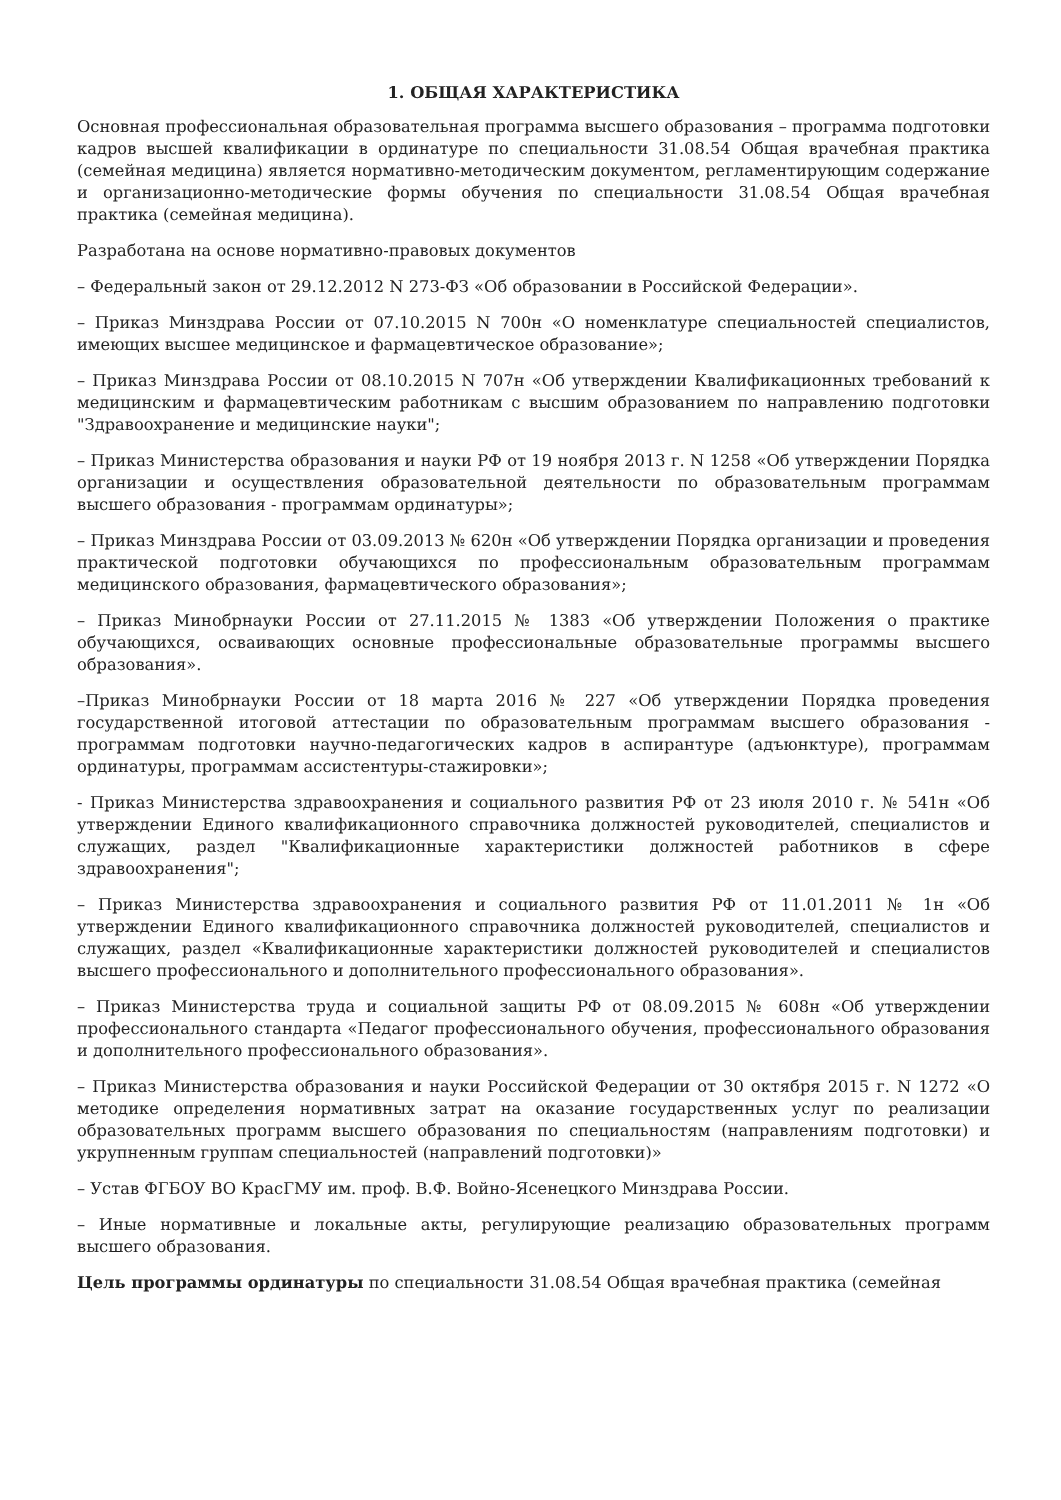1. ОБЩАЯ ХАРАКТЕРИСТИКА
Основная профессиональная образовательная программа высшего образования – программа подготовки кадров высшей квалификации в ординатуре по специальности 31.08.54 Общая врачебная практика (семейная медицина) является нормативно-методическим документом, регламентирующим содержание и организационно-методические формы обучения по специальности 31.08.54 Общая врачебная практика (семейная медицина).
Разработана на основе нормативно-правовых документов
– Федеральный закон от 29.12.2012 N 273-ФЗ «Об образовании в Российской Федерации».
– Приказ Минздрава России от 07.10.2015 N 700н «О номенклатуре специальностей специалистов, имеющих высшее медицинское и фармацевтическое образование»;
– Приказ Минздрава России от 08.10.2015 N 707н «Об утверждении Квалификационных требований к медицинским и фармацевтическим работникам с высшим образованием по направлению подготовки "Здравоохранение и медицинские науки";
– Приказ Министерства образования и науки РФ от 19 ноября 2013 г. N 1258 «Об утверждении Порядка организации и осуществления образовательной деятельности по образовательным программам высшего образования - программам ординатуры»;
– Приказ Минздрава России от 03.09.2013 № 620н «Об утверждении Порядка организации и проведения практической подготовки обучающихся по профессиональным образовательным программам медицинского образования, фармацевтического образования»;
– Приказ Минобрнауки России от 27.11.2015 № 1383 «Об утверждении Положения о практике обучающихся, осваивающих основные профессиональные образовательные программы высшего образования».
–Приказ Минобрнауки России от 18 марта 2016 № 227 «Об утверждении Порядка проведения государственной итоговой аттестации по образовательным программам высшего образования - программам подготовки научно-педагогических кадров в аспирантуре (адъюнктуре), программам ординатуры, программам ассистентуры-стажировки»;
- Приказ Министерства здравоохранения и социального развития РФ от 23 июля 2010 г. № 541н «Об утверждении Единого квалификационного справочника должностей руководителей, специалистов и служащих, раздел "Квалификационные характеристики должностей работников в сфере здравоохранения";
– Приказ Министерства здравоохранения и социального развития РФ от 11.01.2011 № 1н «Об утверждении Единого квалификационного справочника должностей руководителей, специалистов и служащих, раздел «Квалификационные характеристики должностей руководителей и специалистов высшего профессионального и дополнительного профессионального образования».
– Приказ Министерства труда и социальной защиты РФ от 08.09.2015 № 608н «Об утверждении профессионального стандарта «Педагог профессионального обучения, профессионального образования и дополнительного профессионального образования».
– Приказ Министерства образования и науки Российской Федерации от 30 октября 2015 г. N 1272 «О методике определения нормативных затрат на оказание государственных услуг по реализации образовательных программ высшего образования по специальностям (направлениям подготовки) и укрупненным группам специальностей (направлений подготовки)»
– Устав ФГБОУ ВО КрасГМУ им. проф. В.Ф. Войно-Ясенецкого Минздрава России.
– Иные нормативные и локальные акты, регулирующие реализацию образовательных программ высшего образования.
Цель программы ординатуры по специальности 31.08.54 Общая врачебная практика (семейная